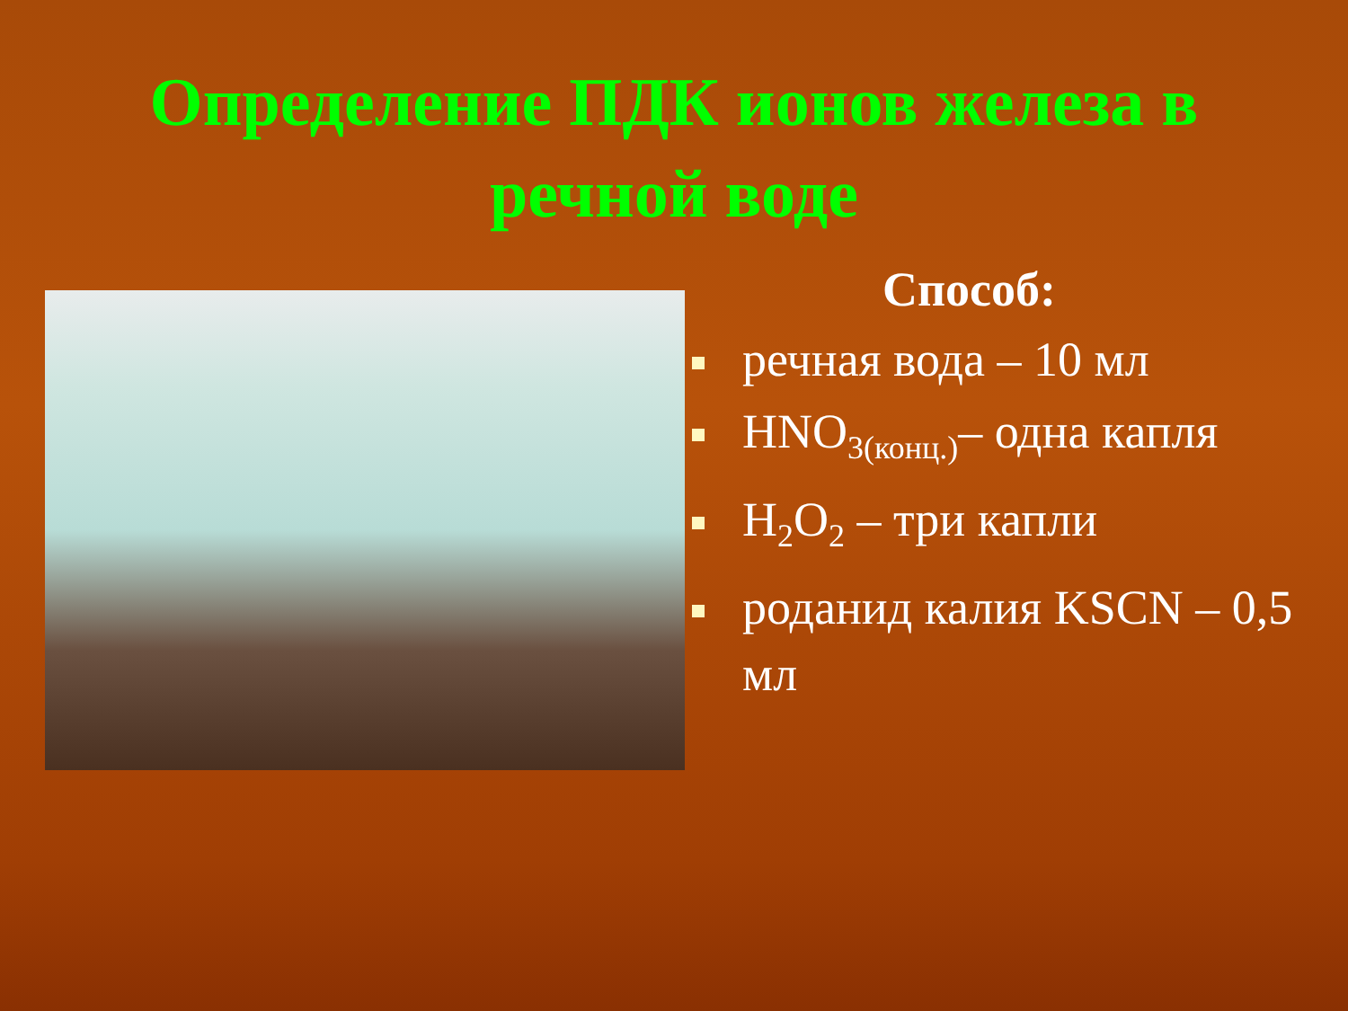Определение ПДК ионов железа в
речной воде
Способ:
речная вода – 10 мл
HNO<sub>3(конц.)</sub>– одна капля
H<sub>2</sub>O<sub>2</sub> – три капли
роданид калия KSCN – 0,5 мл